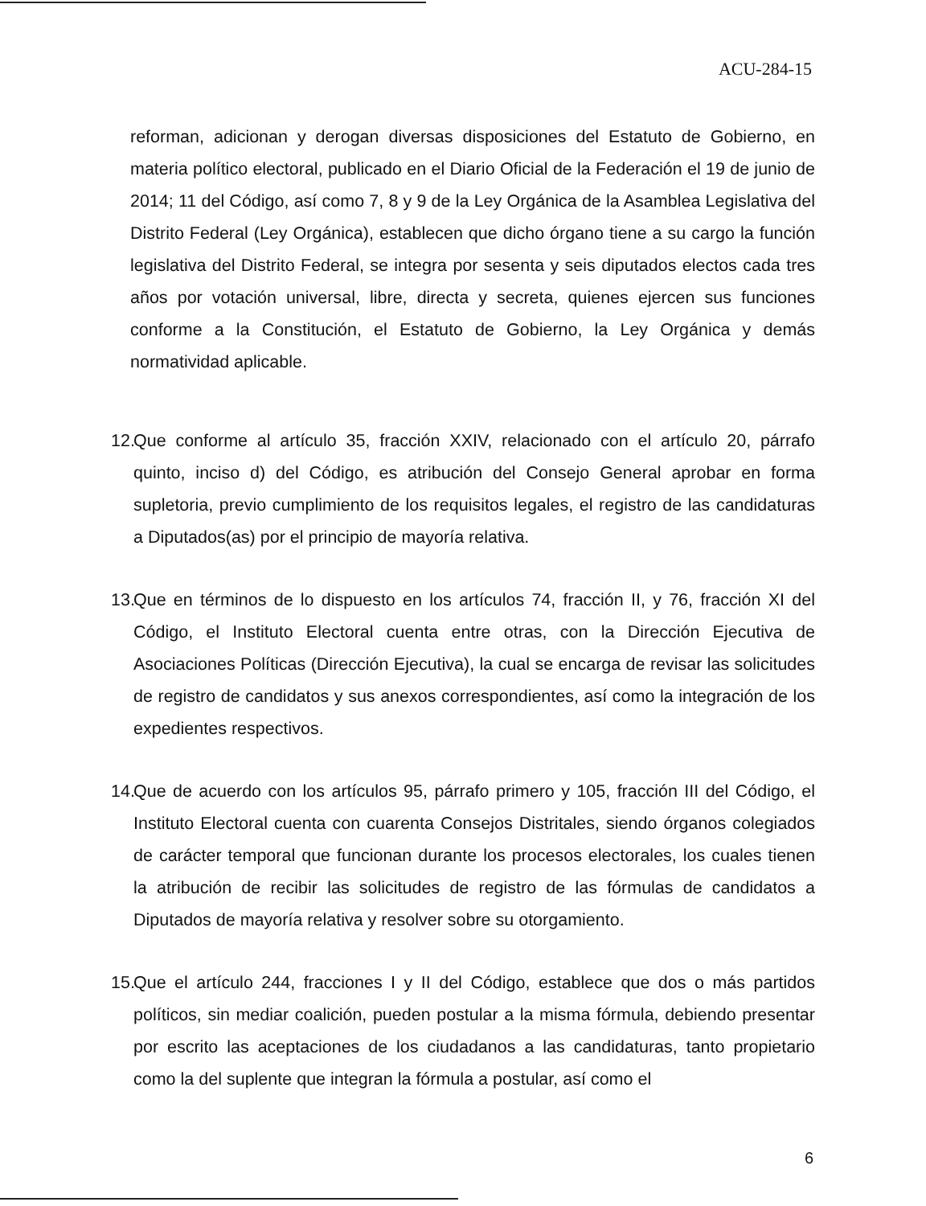ACU-284-15
reforman, adicionan y derogan diversas disposiciones del Estatuto de Gobierno, en materia político electoral, publicado en el Diario Oficial de la Federación el 19 de junio de 2014; 11 del Código, así como 7, 8 y 9 de la Ley Orgánica de la Asamblea Legislativa del Distrito Federal (Ley Orgánica), establecen que dicho órgano tiene a su cargo la función legislativa del Distrito Federal, se integra por sesenta y seis diputados electos cada tres años por votación universal, libre, directa y secreta, quienes ejercen sus funciones conforme a la Constitución, el Estatuto de Gobierno, la Ley Orgánica y demás normatividad aplicable.
12.
Que conforme al artículo 35, fracción XXIV, relacionado con el artículo 20, párrafo quinto, inciso d) del Código, es atribución del Consejo General aprobar en forma supletoria, previo cumplimiento de los requisitos legales, el registro de las candidaturas a Diputados(as) por el principio de mayoría relativa.
13.
Que en términos de lo dispuesto en los artículos 74, fracción II, y 76, fracción XI del Código, el Instituto Electoral cuenta entre otras, con la Dirección Ejecutiva de Asociaciones Políticas (Dirección Ejecutiva), la cual se encarga de revisar las solicitudes de registro de candidatos y sus anexos correspondientes, así como la integración de los expedientes respectivos.
14.
Que de acuerdo con los artículos 95, párrafo primero y 105, fracción III del Código, el Instituto Electoral cuenta con cuarenta Consejos Distritales, siendo órganos colegiados de carácter temporal que funcionan durante los procesos electorales, los cuales tienen la atribución de recibir las solicitudes de registro de las fórmulas de candidatos a Diputados de mayoría relativa y resolver sobre su otorgamiento.
15.
Que el artículo 244, fracciones I y II del Código, establece que dos o más partidos políticos, sin mediar coalición, pueden postular a la misma fórmula, debiendo presentar por escrito las aceptaciones de los ciudadanos a las candidaturas, tanto propietario como la del suplente que integran la fórmula a postular, así como el
6